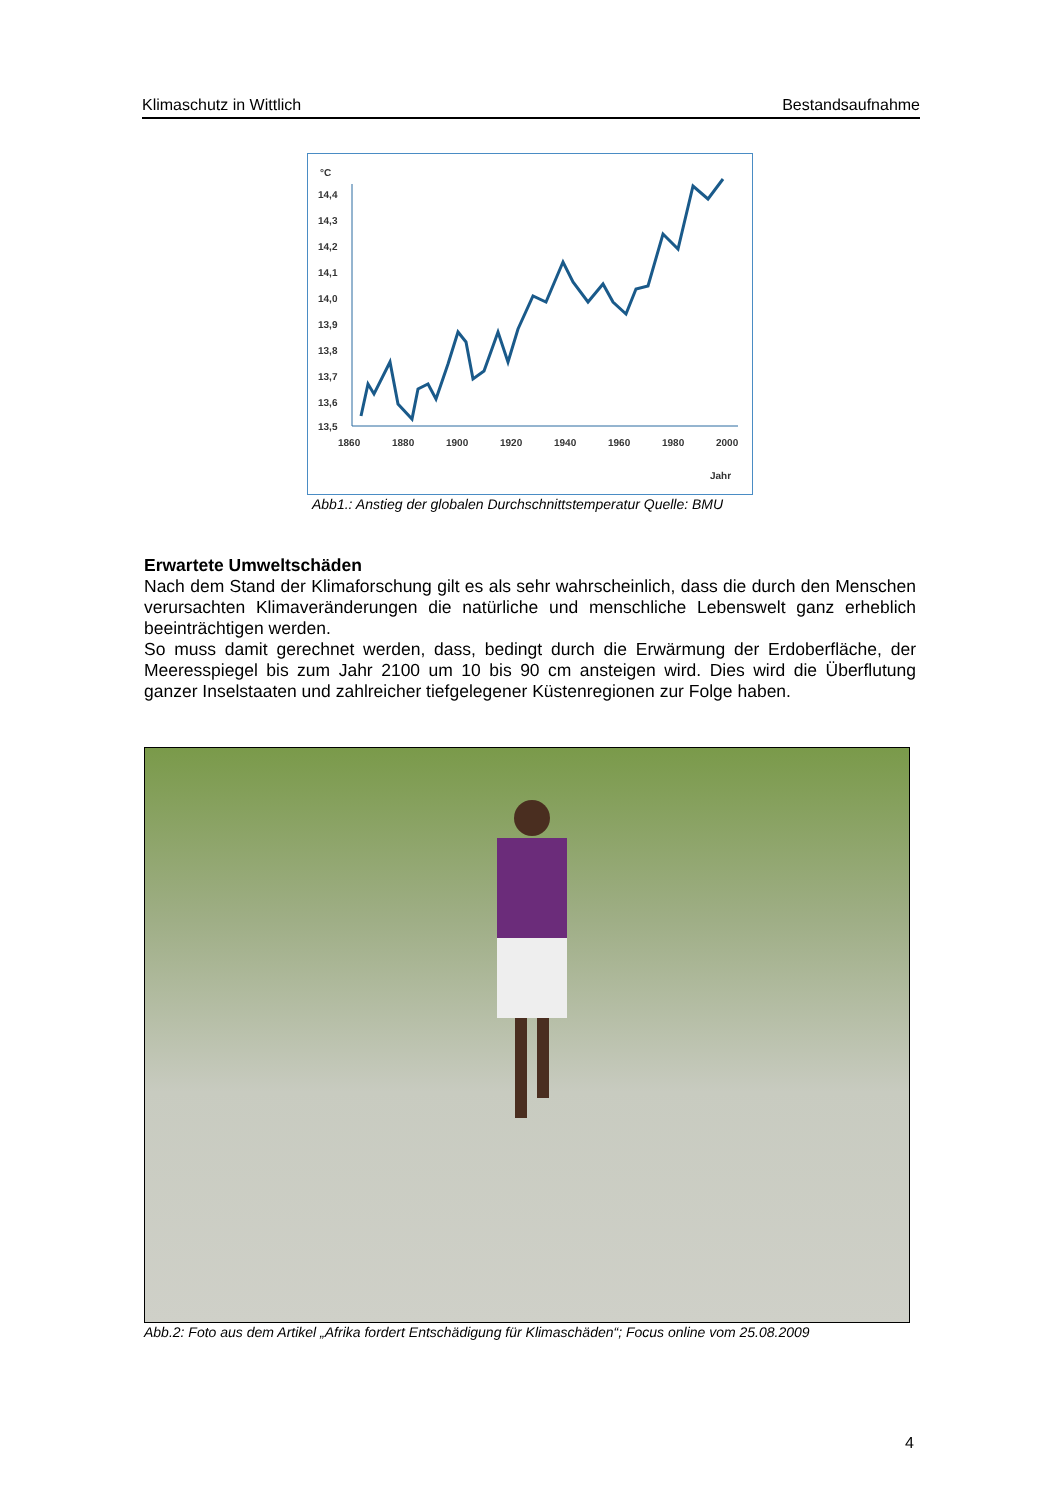Klimaschutz in Wittlich Bestandsaufnahme
°C
14,4
14,3
14,2
14,1
14,0
13,9
13,8
13,7
13,6
13,5
1860
1880
1900
1920
1940
1960
1980
2000
Jahr
Abb1.: Anstieg der globalen Durchschnittstemperatur Quelle: BMU
Erwartete Umweltschäden
Nach dem Stand der Klimaforschung gilt es als sehr wahrscheinlich, dass die durch den Menschen verursachten Klimaveränderungen die natürliche und menschliche Lebenswelt ganz erheblich beeinträchtigen werden.
So muss damit gerechnet werden, dass, bedingt durch die Erwärmung der Erdoberfläche, der Meeresspiegel bis zum Jahr 2100 um 10 bis 90 cm ansteigen wird. Dies wird die Überflutung ganzer Inselstaaten und zahlreicher tiefgelegener Küstenregionen zur Folge haben.
Abb.2: Foto aus dem Artikel „Afrika fordert Entschädigung für Klimaschäden“; Focus online vom 25.08.2009
4